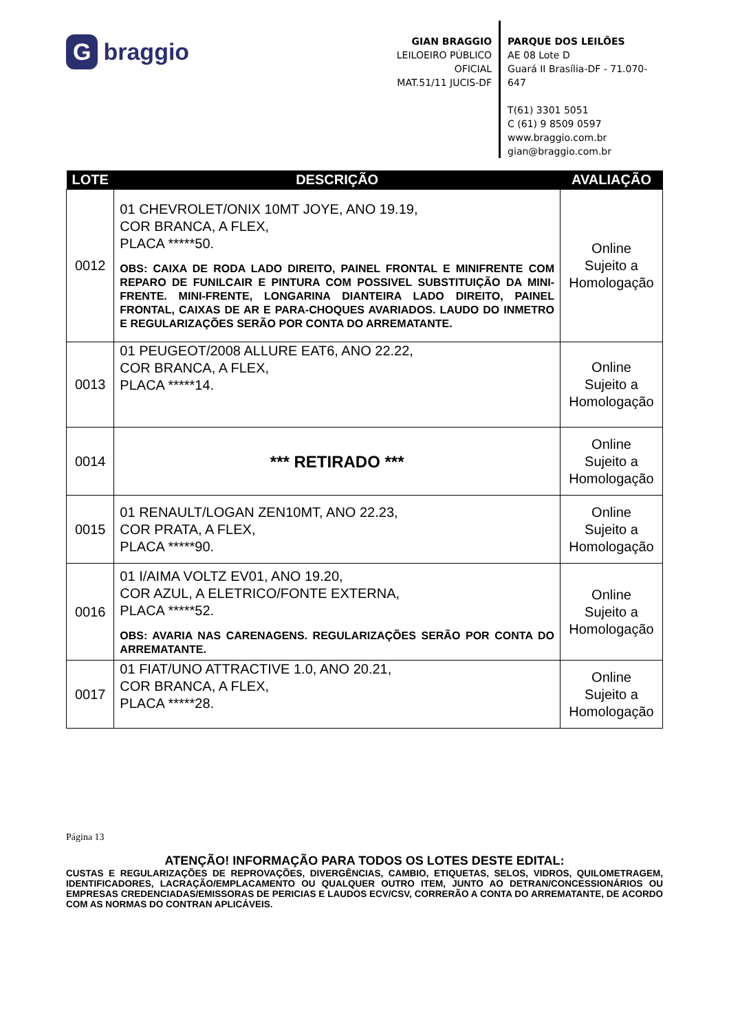Gbraggio
GIAN BRAGGIO
LEILOEIRO PÚBLICO OFICIAL
MAT.51/11 JUCIS-DF
PARQUE DOS LEILÕES
AE 08 Lote D
Guará II Brasília-DF - 71.070-647
T(61) 3301 5051
C (61) 9 8509 0597
www.braggio.com.br
gian@braggio.com.br
| LOTE | DESCRIÇÃO | AVALIAÇÃO |
| --- | --- | --- |
| 0012 | 01 CHEVROLET/ONIX 10MT JOYE, ANO 19.19, COR BRANCA, A FLEX, PLACA *****50. OBS: CAIXA DE RODA LADO DIREITO, PAINEL FRONTAL E MINIFRENTE COM REPARO DE FUNILCAIR E PINTURA COM POSSIVEL SUBSTITUIÇÃO DA MINI-FRENTE. MINI-FRENTE, LONGARINA DIANTEIRA LADO DIREITO, PAINEL FRONTAL, CAIXAS DE AR E PARA-CHOQUES AVARIADOS. LAUDO DO INMETRO E REGULARIZAÇÕES SERÃO POR CONTA DO ARREMATANTE. | Online Sujeito a Homologação |
| 0013 | 01 PEUGEOT/2008 ALLURE EAT6, ANO 22.22, COR BRANCA, A FLEX, PLACA *****14. | Online Sujeito a Homologação |
| 0014 | *** RETIRADO *** | Online Sujeito a Homologação |
| 0015 | 01 RENAULT/LOGAN ZEN10MT, ANO 22.23, COR PRATA, A FLEX, PLACA *****90. | Online Sujeito a Homologação |
| 0016 | 01 I/AIMA VOLTZ EV01, ANO 19.20, COR AZUL, A ELETRICO/FONTE EXTERNA, PLACA *****52. OBS: AVARIA NAS CARENAGENS. REGULARIZAÇÕES SERÃO POR CONTA DO ARREMATANTE. | Online Sujeito a Homologação |
| 0017 | 01 FIAT/UNO ATTRACTIVE 1.0, ANO 20.21, COR BRANCA, A FLEX, PLACA *****28. | Online Sujeito a Homologação |
Página 13
ATENÇÃO! INFORMAÇÃO PARA TODOS OS LOTES DESTE EDITAL:
CUSTAS E REGULARIZAÇÕES DE REPROVAÇÕES, DIVERGÊNCIAS, CAMBIO, ETIQUETAS, SELOS, VIDROS, QUILOMETRAGEM, IDENTIFICADORES, LACRAÇÃO/EMPLACAMENTO OU QUALQUER OUTRO ITEM, JUNTO AO DETRAN/CONCESSIONÁRIOS OU EMPRESAS CREDENCIADAS/EMISSORAS DE PERICIAS E LAUDOS ECV/CSV, CORRERÃO A CONTA DO ARREMATANTE, DE ACORDO COM AS NORMAS DO CONTRAN APLICÁVEIS.